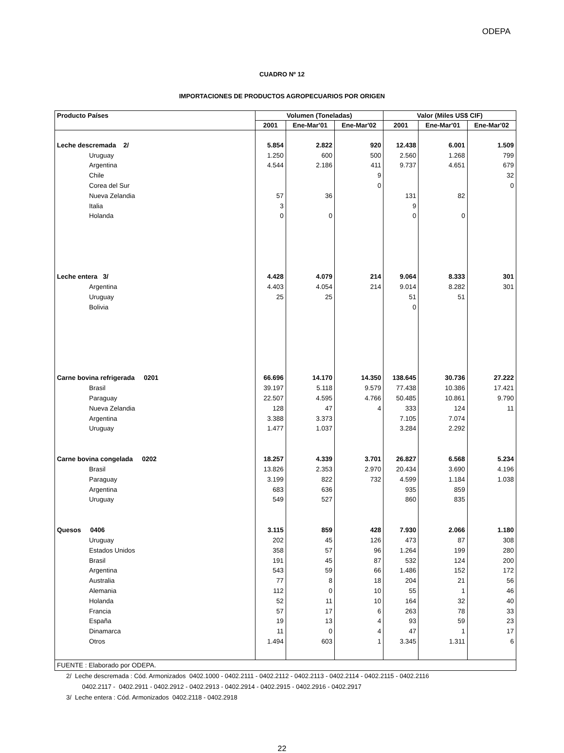ODEPA
CUADRO Nº 12
IMPORTACIONES DE PRODUCTOS AGROPECUARIOS POR ORIGEN
| Producto Países | Volumen (Toneladas) | | | Valor (Miles US$ CIF) | | |
| --- | --- | --- | --- | --- | --- | --- |
| | 2001 | Ene-Mar'01 | Ene-Mar'02 | 2001 | Ene-Mar'01 | Ene-Mar'02 |
| Leche descremada 2/ | 5.854 | 2.822 | 920 | 12.438 | 6.001 | 1.509 |
| Uruguay | 1.250 | 600 | 500 | 2.560 | 1.268 | 799 |
| Argentina | 4.544 | 2.186 | 411 | 9.737 | 4.651 | 679 |
| Chile | | | 9 | | | 32 |
| Corea del Sur | | | 0 | | | 0 |
| Nueva Zelandia | 57 | 36 | | 131 | 82 | |
| Italia | 3 | | | 9 | | |
| Holanda | 0 | 0 | | 0 | 0 | |
| Leche entera 3/ | 4.428 | 4.079 | 214 | 9.064 | 8.333 | 301 |
| Argentina | 4.403 | 4.054 | 214 | 9.014 | 8.282 | 301 |
| Uruguay | 25 | 25 | | 51 | 51 | |
| Bolivia | | | | 0 | | |
| Carne bovina refrigerada 0201 | 66.696 | 14.170 | 14.350 | 138.645 | 30.736 | 27.222 |
| Brasil | 39.197 | 5.118 | 9.579 | 77.438 | 10.386 | 17.421 |
| Paraguay | 22.507 | 4.595 | 4.766 | 50.485 | 10.861 | 9.790 |
| Nueva Zelandia | 128 | 47 | 4 | 333 | 124 | 11 |
| Argentina | 3.388 | 3.373 | | 7.105 | 7.074 | |
| Uruguay | 1.477 | 1.037 | | 3.284 | 2.292 | |
| Carne bovina congelada 0202 | 18.257 | 4.339 | 3.701 | 26.827 | 6.568 | 5.234 |
| Brasil | 13.826 | 2.353 | 2.970 | 20.434 | 3.690 | 4.196 |
| Paraguay | 3.199 | 822 | 732 | 4.599 | 1.184 | 1.038 |
| Argentina | 683 | 636 | | 935 | 859 | |
| Uruguay | 549 | 527 | | 860 | 835 | |
| Quesos 0406 | 3.115 | 859 | 428 | 7.930 | 2.066 | 1.180 |
| Uruguay | 202 | 45 | 126 | 473 | 87 | 308 |
| Estados Unidos | 358 | 57 | 96 | 1.264 | 199 | 280 |
| Brasil | 191 | 45 | 87 | 532 | 124 | 200 |
| Argentina | 543 | 59 | 66 | 1.486 | 152 | 172 |
| Australia | 77 | 8 | 18 | 204 | 21 | 56 |
| Alemania | 112 | 0 | 10 | 55 | 1 | 46 |
| Holanda | 52 | 11 | 10 | 164 | 32 | 40 |
| Francia | 57 | 17 | 6 | 263 | 78 | 33 |
| España | 19 | 13 | 4 | 93 | 59 | 23 |
| Dinamarca | 11 | 0 | 4 | 47 | 1 | 17 |
| Otros | 1.494 | 603 | 1 | 3.345 | 1.311 | 6 |
| FUENTE : Elaborado por ODEPA. | | | | | | |
2/ Leche descremada : Cód. Armonizados 0402.1000 - 0402.2111 - 0402.2112 - 0402.2113 - 0402.2114 - 0402.2115 - 0402.2116
0402.2117 - 0402.2911 - 0402.2912 - 0402.2913 - 0402.2914 - 0402.2915 - 0402.2916 - 0402.2917
3/ Leche entera : Cód. Armonizados 0402.2118 - 0402.2918
22